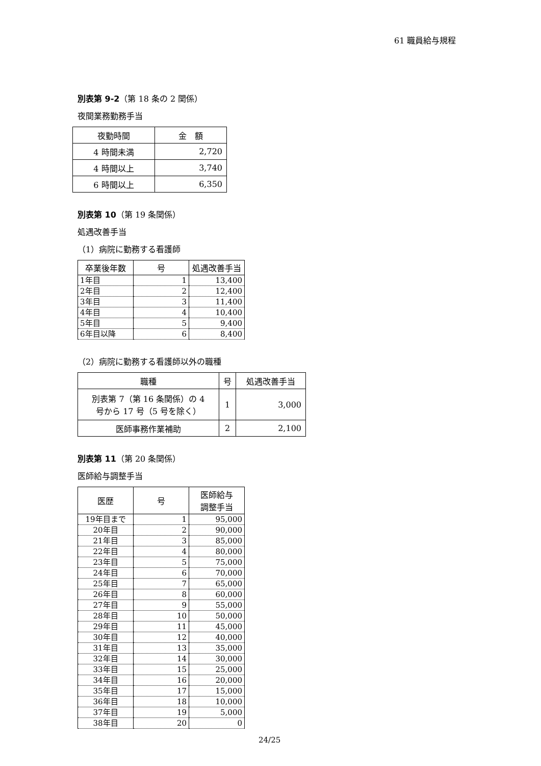61 職員給与規程
別表第 9-2（第 18 条の 2 関係）
夜間業務勤務手当
| 夜勤時間 | 金 額 |
| --- | --- |
| 4 時間未満 | 2,720 |
| 4 時間以上 | 3,740 |
| 6 時間以上 | 6,350 |
別表第 10（第 19 条関係）
処遇改善手当
（1）病院に勤務する看護師
| 卒業後年数 | 号 | 処遇改善手当 |
| --- | --- | --- |
| 1年目 | 1 | 13,400 |
| 2年目 | 2 | 12,400 |
| 3年目 | 3 | 11,400 |
| 4年目 | 4 | 10,400 |
| 5年目 | 5 | 9,400 |
| 6年目以降 | 6 | 8,400 |
（2）病院に勤務する看護師以外の職種
| 職種 | 号 | 処遇改善手当 |
| --- | --- | --- |
| 別表第 7（第 16 条関係）の 4 号から 17 号（5 号を除く） | 1 | 3,000 |
| 医師事務作業補助 | 2 | 2,100 |
別表第 11（第 20 条関係）
医師給与調整手当
| 医歴 | 号 | 医師給与 調整手当 |
| --- | --- | --- |
| 19年目まで | 1 | 95,000 |
| 20年目 | 2 | 90,000 |
| 21年目 | 3 | 85,000 |
| 22年目 | 4 | 80,000 |
| 23年目 | 5 | 75,000 |
| 24年目 | 6 | 70,000 |
| 25年目 | 7 | 65,000 |
| 26年目 | 8 | 60,000 |
| 27年目 | 9 | 55,000 |
| 28年目 | 10 | 50,000 |
| 29年目 | 11 | 45,000 |
| 30年目 | 12 | 40,000 |
| 31年目 | 13 | 35,000 |
| 32年目 | 14 | 30,000 |
| 33年目 | 15 | 25,000 |
| 34年目 | 16 | 20,000 |
| 35年目 | 17 | 15,000 |
| 36年目 | 18 | 10,000 |
| 37年目 | 19 | 5,000 |
| 38年目 | 20 | 0 |
24/25